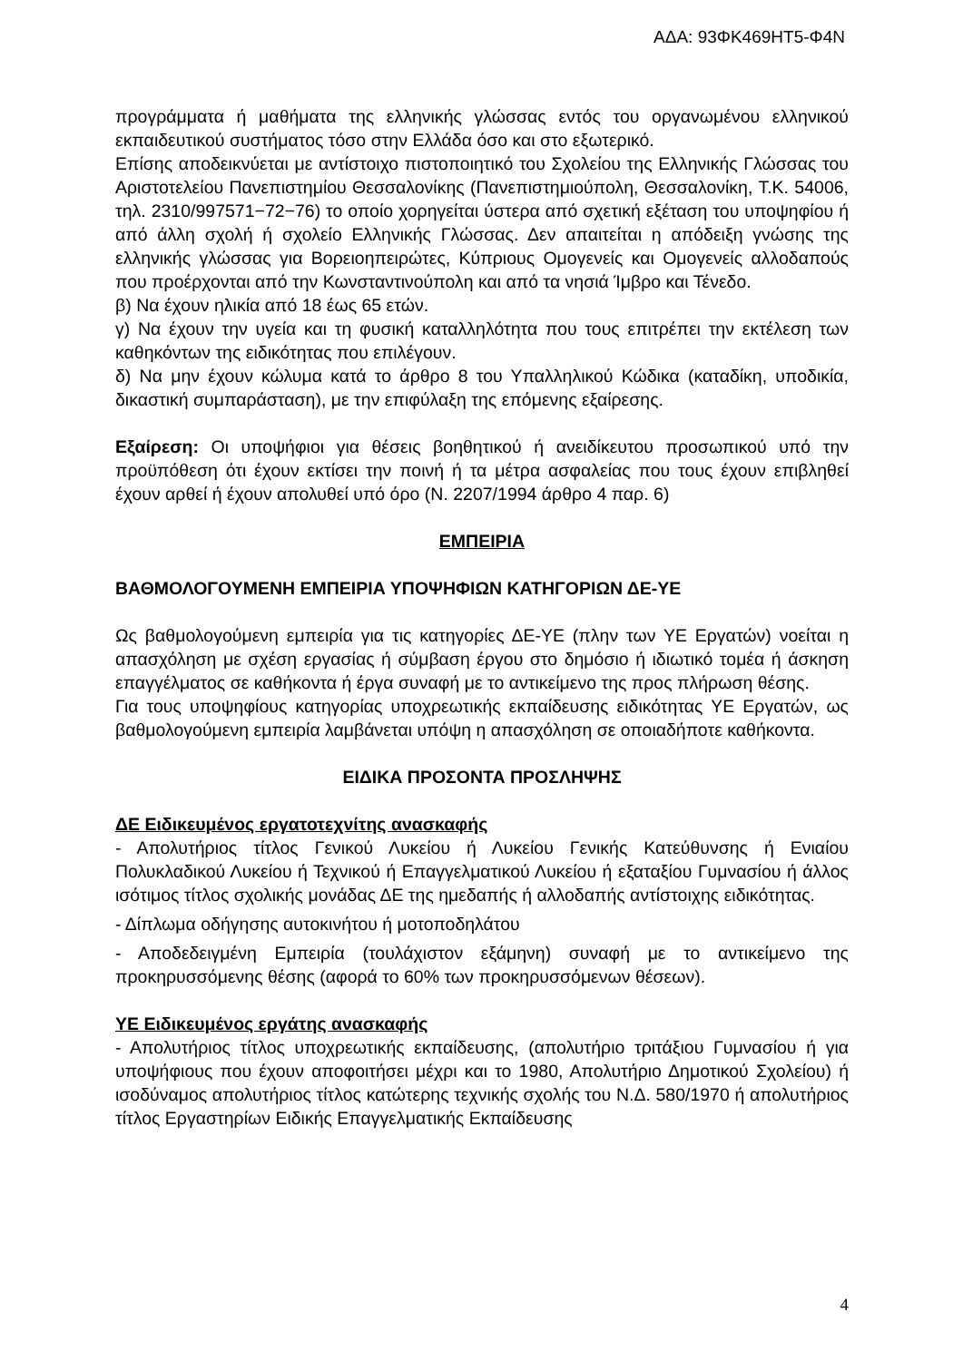ΑΔΑ: 93ΦΚ469ΗΤ5-Φ4Ν
προγράμματα ή μαθήματα της ελληνικής γλώσσας εντός του οργανωμένου ελληνικού εκπαιδευτικού συστήματος τόσο στην Ελλάδα όσο και στο εξωτερικό.
Επίσης αποδεικνύεται με αντίστοιχο πιστοποιητικό του Σχολείου της Ελληνικής Γλώσσας του Αριστοτελείου Πανεπιστημίου Θεσσαλονίκης (Πανεπιστημιούπολη, Θεσσαλονίκη, Τ.Κ. 54006, τηλ. 2310/997571−72−76) το οποίο χορηγείται ύστερα από σχετική εξέταση του υποψηφίου ή από άλλη σχολή ή σχολείο Ελληνικής Γλώσσας. Δεν απαιτείται η απόδειξη γνώσης της ελληνικής γλώσσας για Βορειοηπειρώτες, Κύπριους Ομογενείς και Ομογενείς αλλοδαπούς που προέρχονται από την Κωνσταντινούπολη και από τα νησιά Ίμβρο και Τένεδο.
β) Να έχουν ηλικία από 18 έως 65 ετών.
γ) Να έχουν την υγεία και τη φυσική καταλληλότητα που τους επιτρέπει την εκτέλεση των καθηκόντων της ειδικότητας που επιλέγουν.
δ) Να μην έχουν κώλυμα κατά το άρθρο 8 του Υπαλληλικού Κώδικα (καταδίκη, υποδικία, δικαστική συμπαράσταση), με την επιφύλαξη της επόμενης εξαίρεσης.
Εξαίρεση: Οι υποψήφιοι για θέσεις βοηθητικού ή ανειδίκευτου προσωπικού υπό την προϋπόθεση ότι έχουν εκτίσει την ποινή ή τα μέτρα ασφαλείας που τους έχουν επιβληθεί έχουν αρθεί ή έχουν απολυθεί υπό όρο (Ν. 2207/1994 άρθρο 4 παρ. 6)
ΕΜΠΕΙΡΙΑ
ΒΑΘΜΟΛΟΓΟΥΜΕΝΗ ΕΜΠΕΙΡΙΑ ΥΠΟΨΗΦΙΩΝ ΚΑΤΗΓΟΡΙΩΝ ΔΕ-ΥΕ
Ως βαθμολογούμενη εμπειρία για τις κατηγορίες ΔΕ-ΥΕ (πλην των ΥΕ Εργατών) νοείται η απασχόληση με σχέση εργασίας ή σύμβαση έργου στο δημόσιο ή ιδιωτικό τομέα ή άσκηση επαγγέλματος σε καθήκοντα ή έργα συναφή με το αντικείμενο της προς πλήρωση θέσης.
Για τους υποψηφίους κατηγορίας υποχρεωτικής εκπαίδευσης ειδικότητας ΥΕ Εργατών, ως βαθμολογούμενη εμπειρία λαμβάνεται υπόψη η απασχόληση σε οποιαδήποτε καθήκοντα.
ΕΙΔΙΚΑ ΠΡΟΣΟΝΤΑ ΠΡΟΣΛΗΨΗΣ
ΔΕ Ειδικευμένος εργατοτεχνίτης ανασκαφής
- Απολυτήριος τίτλος Γενικού Λυκείου ή Λυκείου Γενικής Κατεύθυνσης ή Ενιαίου Πολυκλαδικού Λυκείου ή Τεχνικού ή Επαγγελματικού Λυκείου ή εξαταξίου Γυμνασίου ή άλλος ισότιμος τίτλος σχολικής μονάδας ΔΕ της ημεδαπής ή αλλοδαπής αντίστοιχης ειδικότητας.
- Δίπλωμα οδήγησης αυτοκινήτου ή μοτοποδηλάτου
- Αποδεδειγμένη Εμπειρία (τουλάχιστον εξάμηνη) συναφή με το αντικείμενο της προκηρυσσόμενης θέσης (αφορά το 60% των προκηρυσσόμενων θέσεων).
ΥΕ Ειδικευμένος εργάτης ανασκαφής
- Απολυτήριος τίτλος υποχρεωτικής εκπαίδευσης, (απολυτήριο τριτάξιου Γυμνασίου ή για υποψήφιους που έχουν αποφοιτήσει μέχρι και το 1980, Απολυτήριο Δημοτικού Σχολείου) ή ισοδύναμος απολυτήριος τίτλος κατώτερης τεχνικής σχολής του Ν.Δ. 580/1970 ή απολυτήριος τίτλος Εργαστηρίων Ειδικής Επαγγελματικής Εκπαίδευσης
4